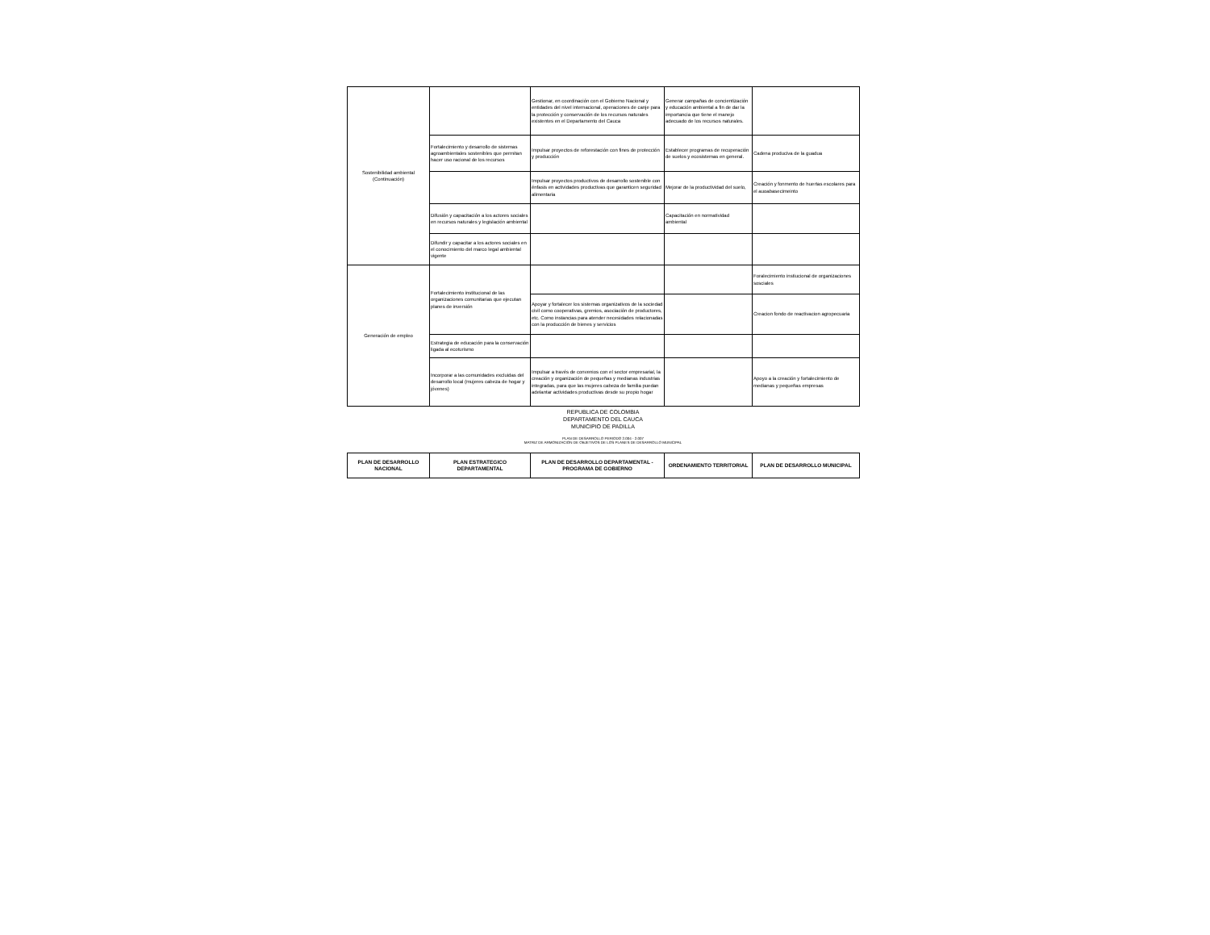| Sostenibilidad ambiental (Continuación) | | Gestionar, en coordinación con el Gobierno Nacional y entidades del nivel internacional, operaciones de canje para la protección y conservación de los recursos naturales existentes en el Departamento del Cauca | Generar campañas de concientización y educación ambiental a fin de dar la importancia que tiene el manejo adecuado de los recursos naturales. | |
| | Fortalecimiento y desarrollo de sistemas agroambientales sostenibles que permitan hacer uso racional de los recursos | Impulsar proyectos de reforestación con fines de protección y producción | Establecer programas de recuperación de suelos y ecosistemas en general. | Cadena produciva de la guadua |
| | | Impulsar proyectos productivos de desarrollo sostenible con énfasis en actividades productivas que garanticen seguridad alimentaria | Mejorar de la productividad del suelo, | Creación y fonmento de huertas escolares para el auoabasecimeinto |
| | Difusión y capacitación a los actores sociales en recursos naturales y legislación ambiental | | Capacitación en normatividad ambiental | |
| | Difundir y capacitar a los actores sociales en el conocimiento del marco legal ambiental vigente | | | |
| Generación de empleo | Fortalecimiento institucional de las organizaciones comunitarias que ejecutan planes de inversión | | | Foralecimiento instiucional de organizaciones sosciales |
| | | Apoyar y fortalecer los sistemas organizativos de la sociedad civil como cooperativas, gremios, asociación de productores, etc. Como instancias para atender necesidades relacionadas con la producción de bienes y servicios | | Creacion fondo de reactivacion agropecuaria |
| | Estrategia de educación para la conservación ligada al ecoturismo | | | |
| | Incorporar a las comunidades excluidas del desarrollo local (mujeres cabeza de hogar y jóvenes) | Impulsar a través de convenios con el sector empresarial, la creación y organización de pequeñas y medianas industrias integradas, para que las mujeres cabeza de familia puedan adelantar actividades productivas desde su propio hogar | | Apoyo a la creación y fortalecimiento de medianas y pequeñas empresas |
REPUBLICA DE COLOMBIA
DEPARTAMENTO DEL CAUCA
MUNICIPIO DE PADILLA
PLAN DE DESARROLLO PERIODO 2.004 - 2.007
MATRIZ DE ARMONIZACION DE OBJETIVOS DE LOS PLANES DE DESARROLLO MUNICIPAL
| PLAN DE DESARROLLO NACIONAL | PLAN ESTRATEGICO DEPARTAMENTAL | PLAN DE DESARROLLO DEPARTAMENTAL - PROGRAMA DE GOBIERNO | ORDENAMIENTO TERRITORIAL | PLAN DE DESARROLLO MUNICIPAL |
| --- | --- | --- | --- | --- |